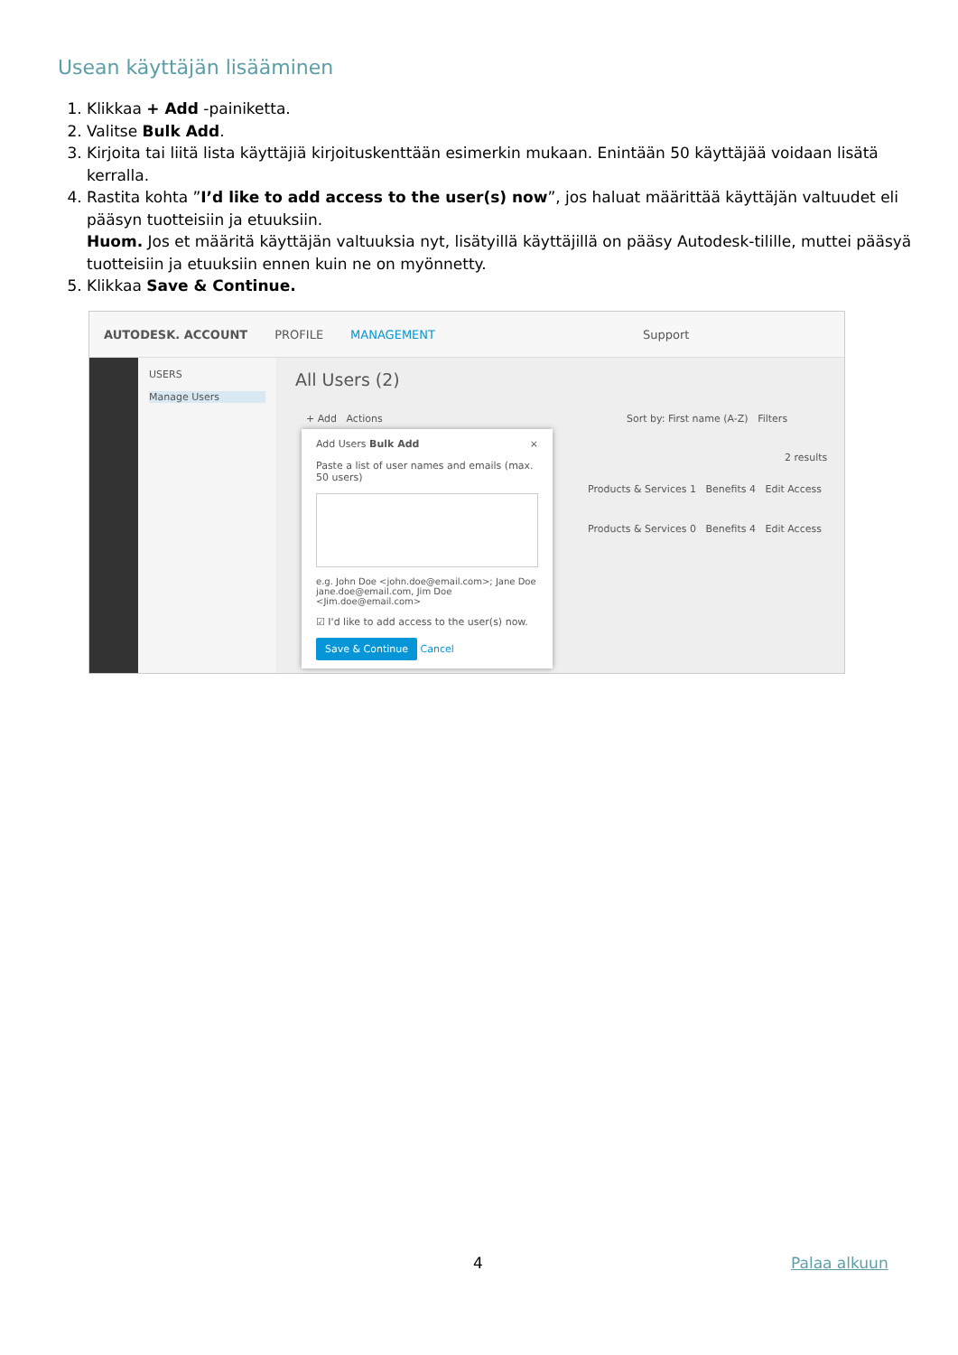Usean käyttäjän lisääminen
1. Klikkaa + Add -painiketta.
2. Valitse Bulk Add.
3. Kirjoita tai liitä lista käyttäjiä kirjoituskenttään esimerkin mukaan. Enintään 50 käyttäjää voidaan lisätä kerralla.
4. Rastita kohta ”I’d like to add access to the user(s) now”, jos haluat määrittää käyttäjän valtuudet eli pääsyn tuotteisiin ja etuuksiin.
Huom. Jos et määritä käyttäjän valtuuksia nyt, lisätyillä käyttäjillä on pääsy Autodesk-tilille, muttei pääsyä tuotteisiin ja etuuksiin ennen kuin ne on myönnetty.
5. Klikkaa Save & Continue.
AUTODESK. ACCOUNT PROFILE MANAGEMENT Support
USERS
Manage Users
All Users (2)
+ Add Actions
Sort by: First name (A-Z) Filters
2 results
Products & Services 1 Benefits 4 Edit Access
Products & Services 0 Benefits 4 Edit Access
Add Users Bulk Add ×
Paste a list of user names and emails (max. 50 users)
e.g. John Doe <john.doe@email.com>; Jane Doe jane.doe@email.com, Jim Doe <Jim.doe@email.com>
☑ I'd like to add access to the user(s) now.
Save & Continue Cancel
4 Palaa alkuun